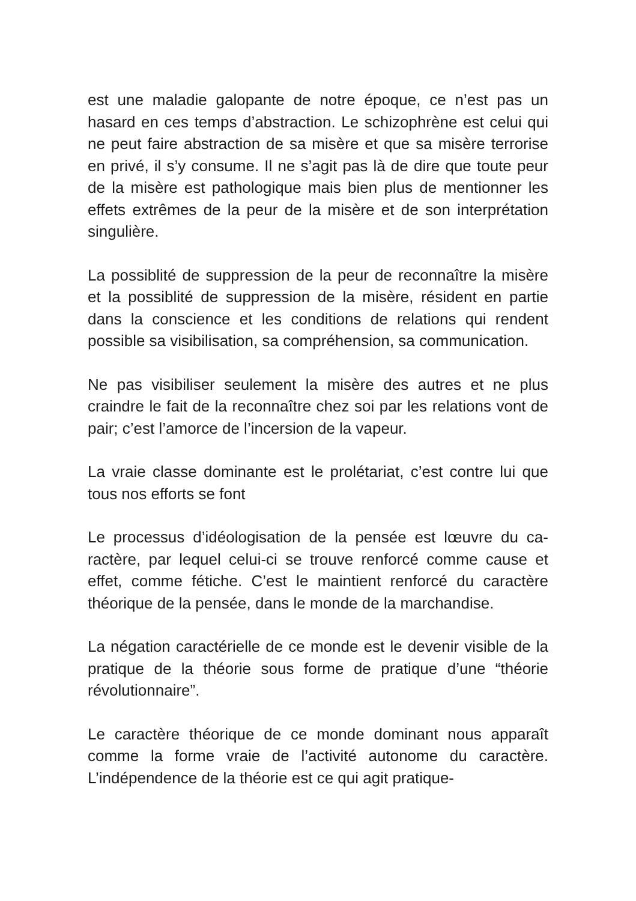est une maladie galopante de notre époque, ce n’est pas un hasard en ces temps d’abstraction. Le schizophrène est celui qui ne peut faire abstraction de sa misère et que sa misère terrorise en privé, il s’y consume. Il ne s’agit pas là de dire que toute peur de la misère est pathologique mais bien plus de mentionner les effets extrêmes de la peur de la misère et de son interprétation singulière.
La possiblité de suppression de la peur de reconnaître la misère et la possiblité de suppression de la misère, rési­dent en partie dans la conscience et les conditions de rela­tions qui rendent possible sa visibilisation, sa compréhen­sion, sa communication.
Ne pas visibiliser seulement la misère des autres et ne plus craindre le fait de la reconnaître chez soi par les relations vont de pair; c’est l’amorce de l’incersion de la vapeur.
La vraie classe dominante est le prolétariat, c’est contre lui que tous nos efforts se font
Le processus d’idéologisation de la pensée est lœuvre du ca­ractère, par lequel celui-ci se trouve renforcé comme cause et effet, comme fétiche. C’est le maintient renforcé du caractère théorique de la pensée, dans le monde de la marchandise.
La négation caractérielle de ce monde est le devenir visi­ble de la pratique de la théorie sous forme de pratique d’une “théorie révolutionnaire”.
Le caractère théorique de ce monde dominant nous appa­raît comme la forme vraie de l’activité autonome du carac­tère. L’indépendence de la théorie est ce qui agit pratique-